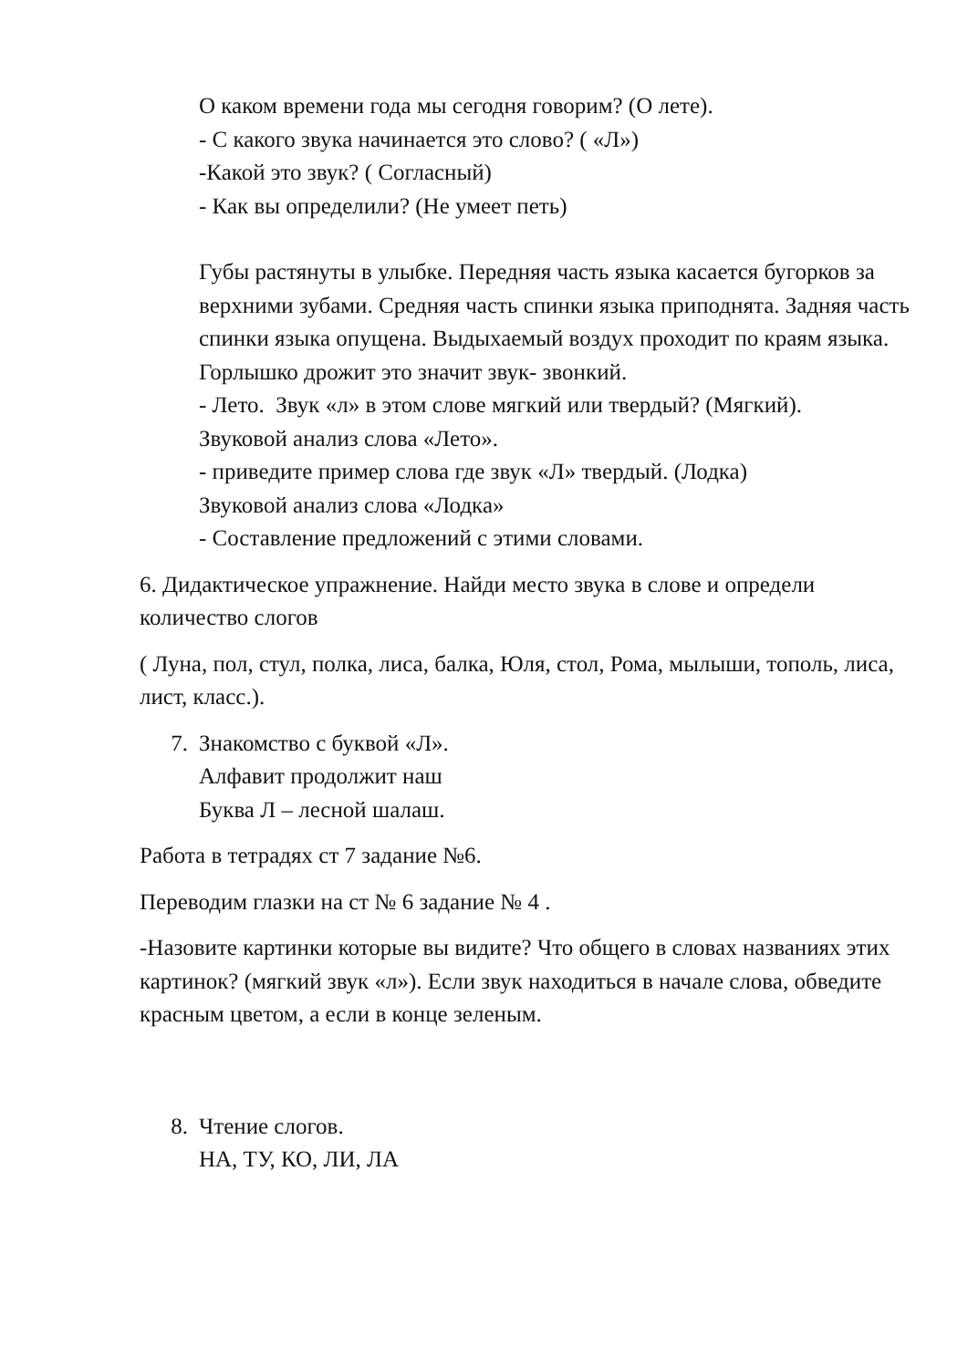О каком времени года мы сегодня говорим? (О лете).
- С какого звука начинается это слово? ( «Л»)
-Какой это звук? ( Согласный)
- Как вы определили? (Не умеет петь)
Губы растянуты в улыбке. Передняя часть языка касается бугорков за верхними зубами. Средняя часть спинки языка приподнята. Задняя часть спинки языка опущена. Выдыхаемый воздух проходит по краям языка. Горлышко дрожит это значит звук- звонкий.
- Лето. Звук «л» в этом слове мягкий или твердый? (Мягкий).
Звуковой анализ слова «Лето».
- приведите пример слова где звук «Л» твердый. (Лодка)
Звуковой анализ слова «Лодка»
- Составление предложений с этими словами.
6. Дидактическое упражнение. Найди место звука в слове и определи количество слогов
( Луна, пол, стул, полка, лиса, балка, Юля, стол, Рома, мылыши, тополь, лиса, лист, класс.).
7. Знакомство с буквой «Л».
Алфавит продолжит наш
Буква Л – лесной шалаш.
Работа в тетрадях ст 7 задание №6.
Переводим глазки на ст № 6 задание № 4 .
-Назовите картинки которые вы видите? Что общего в словах названиях этих картинок? (мягкий звук «л»). Если звук находиться в начале слова, обведите красным цветом, а если в конце зеленым.
8. Чтение слогов.
НА, ТУ, КО, ЛИ, ЛА